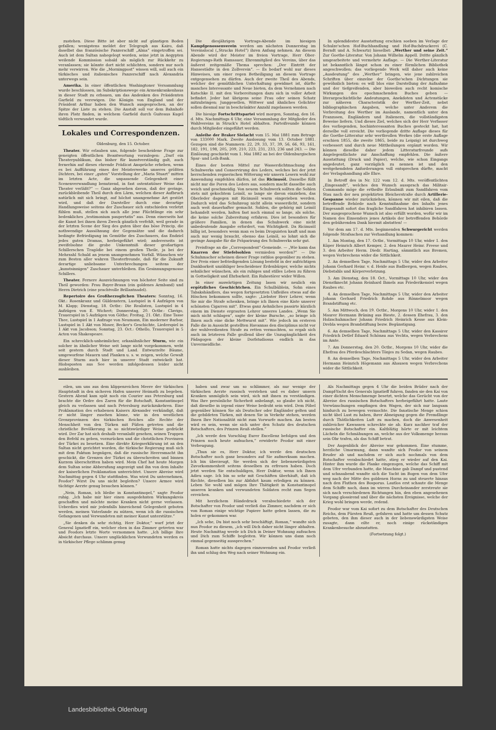zustehen. Diese Bitte ist aber nicht auf günstigen Boden gefallen; wenigstens meldet der Telegraph aus Kairo, daß daselbst das französische Panzerschiff „Alma“ eingetroffen sei. Auch ist dem Sultan nahegelegt worden, seine jetzt in Aegypten weilende Kommission sobald als möglich zur Rückkehr zu veranlassen; sie könnte dort nicht schlichten, sondern nur noch mehr verwirren. Wie die „Morningpost“ wissen will, soll auch ein türkisches und italienisches Panzerschiff nach Alexandria unterwegs sein.
Amerika. In einer öffentlichen Washingtoner Versammlung wurde beschlossen, im Subskriptionswege ein Armenkrankenhaus in dieser Stadt zu erbauen, um das Andenken des Präsidenten Garfield zu verewigen. Die Königin von England und der Präsident Arthur haben den Wunsch ausgesprochen, an der Spitze der Liste zu stehen. Die Anstalt soll vor dem Bahnhofe ihren Platz finden, in welchem Garfield durch Guiteaus Kugel tödtlich verwundet wurde.
Lokales und Correspondenzen.
Oldenburg, den 15. October.
Theater. Wir erlauben uns, folgende bescheidene Frage zur geneigten öffentlichen Beantwortung vorzulegen: „Darf ein Theaterpublikum, das bisher für kunstverständig galt, auch fernerhin auf dieses ehrende Prädicat Ansprüche erheben, wenn es bei Aufführung eines der Meisterwerke unseres größten Dichters, bei einer „guten“ Vorstellung der „Maria Stuart“ mitten im letzten Acte, die unpassende Gelegenheit einer Scenenverwandlung benutzend, in fast ostentatiöser Weise das Theater verläßt?“ — Ganz abgesehen davon, daß der geringe, zurückbleibende Theil durch den Lärm, welchen dieser Aufbruch natürlich mit sich bringt, auf höchst unangenehme Art gestört wird, und daß der Darsteller durch eine derartige Handlungsweise seitens der Zuschauer sich entschieden verletzt fühlen muß, stellen sich auch alle jene Flüchtlinge ein sehr bedenkliches „testimonium paupertatis“ aus. Denn einerseits hat die Kunst bei ihnen ihren Zweck gänzlich verfehlt, weil gerade in der letzten Scene der Sieg des guten über das böse Princip, die nothwendige Aussöhnung der Gegensätze und die dadurch bedingte Befriedigung im Gemüthe des Zuschauers, das Endziel jedes guten Dramas, herbeigeführt wird; andererseits ist zweifelsohne die grobe Unkenntniß dieser großartigen Schillerschen Tragödie bei einem großen Theile, ja bei der Mehrzahl Schuld an jenem unangenehmen Vorfall. Wünschen wir zum Besten aller wahren Theaterfreunde, daß für die Zukunft derartige unliebsame Unterbrechungen seitens der „kunstsinnigen“ Zuschauer unterbleiben. Ein Gesinnungsgenosse Schillers.
Theater. Fernere Auszeichnungen von höchster Seite sind zu Theil geworden: Frau Bayer-Braun (ein goldenes Armband) und Herrn Dietrich (eine prachtvolle Brillantnadel).
Repertoire des Großherzoglichen Theaters: Sonntag, 16. Okt.: Rosenkranz und Güldenstern, Lustspiel in 4 Aufzügen von M. Klapp; Dienstag, 18. Octbr.: Die Realisten, Lustspiel in 4 Aufzügen von E. Wichert; Donnerstag, 20. Octbr.: Clavigo, Trauerspiel in 5 Aufzügen von Göthe; Freitag, 21. Okt.: Eine Tasse Thee, Lustspiel in 1 Aufzuge von Neumann, Ein moderner Barbar, Lustspiel in 1 Akt von Moser, Becker's Geschichte, Liederspiel in 1 Akt von Jacobson; Sonntag, 23. Oct.: Othello, Trauerspiel in 5 Acten von Shakespeare.
Ein schrecklich-unheimlicher, orkanähnlicher Sturm, wie ein solcher in ähnlicher Weise seit lange nicht vorgekommen, weht seit gestern durch Stadt und Land. Entwurzelte Bäume, umgeworfene Mauern und Planken u. s. w. zeigen, welche Gewalt dieser Sturm auch hier in unserer Stadt entwickelt hat. Hiobsposten aus See werden infolgedessen leider nicht ausbleiben.
Die diesjährigen Vortrags-Abende im hiesigen Kampfgenossenverein werden am nächsten Donnerstag im Vereinslocal („Strucks Hotel“) ihren Anfang nehmen. An diesem Abende wird der Meister im freien Vortrage, Herr Ober-Regierungs-Rath Ramsauer, Ehrenmitglied des Vereins, über das äußerst zeitgemäße Thema sprechen: „Der Eintritt der Hansestädte in den Zollverein“. — Es bedarf wohl nur dieses Hinweises, um einer regen Betheiligung an diesem Vortrage entgegensehen zu dürfen. Auch der zweite Theil des Abends, welcher der gemüthlichen Unterhaltung gewidmet ist, dürfte manches Interessante und Neue bieten, da dem Vernehmen nach Kutschke II. mit den Vorbereitungen dazu sich in voller Arbeit befindet. Jeder hat übrigens seine Frau oder seinen Schatz mitzubringen; Junggesellen, Wittwer und ähnliches Gelichter sollen diesmal nur in beschränkter Anzahl zugelassen werden.
Die hiesige Fortschrittspartei wird morgen, Sonntag, den 16. d. Mts. Nachmittags 4 Uhr, eine Versammlung der Mitglieder des Wahlvereins in Struck's Hotel abhalten. Parteifreunde können durch Mitglieder eingeführt werden.
Anleihe der Braker Sielacht vom 15. Mai 1881 zum Betrage von 133000 Mark. Zweite Auslosung vom 13. October 1881. Gezogen sind die Nummern: 22, 29, 33, 37, 39, 56, 66, 93, 161, 182, 191, 198, 205, 209, 210, 223, 231, 233, 236 und 243. — Die Einlösung geschieht vom 1. Mai 1882 an bei der Oldenburgischen Spar- und Leih-Bank.
Eines der besten Mittel zur Wasserdichtmachung des Schuhwerks und Conservirung des Leders, welches bei der jetzt herrschenden regnerischen Witterung wir unsern Lesern wohl zur Anwendung empfehlen dürfen, ist das Ricinusöl. Dasselbe füllt nicht nur die Poren des Leders aus, sondern macht dasselbe auch weich und geschmeidig. Von neuem Schuhwerk sollten die Sohlen stets mit gekochtem Leinöl, so lange sie davon einziehen, das Oberleder dagegen mit Ricinusöl warm eingerieben werden. Dadurch wird das Schuhzeug nicht allein wasserdicht, sondern auch weit dauerhafter gemacht. Sohlen, die gehörig mit Leinöl behandelt werden, halten fast noch einmal so lange, als solche, die keine solche Zubereitung erfahren. Dies ist besonders für größere Familien, in denen das Schuhwerk eine nicht unbedeutende Ausgabe erfordert, von Wichtigkeit. Da Ricinusöl billig ist, besonders wenn man es beim Droguisten kauft und man auch nur wenig braucht, ebenso das Leinöl, so lohnt sich die geringe Ausgabe für die Präparirung des Schuhwerks sehr gut.
Preisfrage an die „Correspondent“-Gemeinde. — „Wie kann das Knarren der Stiefelsohlen vermieden werden?“ — Die Schuhmacher scheinen dieser Frage rathlos gegenüber zu stehen. Der Preis einer befriedigenden Lösung besteht in der aufrichtigen Dankbarkeit unzähliger bescheidener Erdenbürger, welche nichts sehnlicher wünschen, als ein ruhiges und stilles Leben zu führen in Gottseligkeit und Ehrbarkeit. Ein Ruhestörer wider Willen.
In einer auswärtigen Zeitung lasen wir neulich ein ergötzliches Geschichtchen. Ein Schulbüblein, Sohn eines Tabakshändlers, das wegen fortgesetzten Unfleißes etwas auf die Höschen bekommen sollte, sagte: „Liebster Herr Lehrer, wenn Sie mir die Strafe schenken, bringe ich Ihnen eine Kiste unserer schönsten Cigarren mit“. Etwas ganz Aehnliches passirte kürzlich einem im Dienste ergrauten Lehrer unseres Landes. „Wenn Sie mich nicht schlagen“, sagte der kleine Bursche, „so bringe ich Ihnen auch eine dicke Mettwurst mit“. Wie jedoch im ersteren Falle die in Aussicht gestellten Havannas den disciplinus nicht vor der wohlverdienten Strafe zu retten vermochten, so ergab sich auch im letzteren Falle grollend über die Unzugänglichkeit des Pädagogen der kleine Dorfstudiosus endlich in das Unvermeidliche.
In splendidester Ausstattung erschien soeben im Verlage der Schulze'schen Hof-Buchhandlung und Hof-Buchdruckerei (C. Berndt und A. Schwartz) hieselbst: „Werther und seine Zeit.“ Zur Goethe-Literatur. Von Johann Wilhelm Appell. Dritte gänzlich umgearbeitete und vermehrte Auflage. — Die Werther-Literatur ist bekanntlich längst schon zu einer förmlichen Bibliothek angeschwollen; das vorliegende Werk will daher auch keine „Ausdeutung“ des „Werther“ bringen, wie jene zahlreichen Schriften über einzelne der Goethe'schen Dichtungen sie gewöhnlich bieten: es will blos eine Darstellung der Aufnahme und der tiefgreifenden, aber bisweilen auch recht komische Wirkungen des epochmachenden Buches geben — literargeschichtliche Andeutungen, Anekdoten und Actenstücke zur näheren Characteristik der Werther-Zeit, nebst bibliographischen Angaben, welche unter Anderem die Verbreitung des Werther im Auslande, namentlich unter den Franzosen, Engländern und Italienern, die vollständigsten Beweise liefern. Und dieses Ziel, welches sich der Herr Verfasser des vorliegenden, hochinteressanten Buches gesteckt hat, hat derselbe voll erreicht. Die vorliegende dritte Auflage dieses für die Goethe-Litteratur sehr werthvollen Werkes (die erste Auflage erschien 1855, die zweite 1865, beide zu Leipzig) ist durchweg verbessert und durch neue Mittheilungen ergänzt worden. Wir können dieselbe daher jedem Litteraturfreunde aufs Angelegentlichste zur Anschaffung empfehlen. Die äußere Ausstattung (Druck und Papier), welche, wie schon Eingangs angedeutet, ganz vorzüglich zu nennen ist und den weitgehendsten Anforderungen voll entsprechen dürfte, macht der Verlagshandlung alle Ehre.
In Betreff des in Nr. 122 vom 12. d. Mts. veröffentlichten „Eingesandt“, welches den Wunsch aussprach das Militair-Commando möge die ertheilte Erlaubniß zum Sandfahren vom Stau nach der neu projektirten Bleicherstraße durch Artillerie-Gespanne wieder zurückziehen, können wir mit eilen, daß die betreffende Behörde nach Kenntnißnahme des Inhalts jenes Eingesandt sofort das fragliche Sandfahren hat inhibiren lassen. Der ausgesprochene Wunsch ist also erfüllt worden, wofür wir im Namen des Einsenders jenes Artikels der betreffenden Behörde den gebührenden Dank hiermit abstatten! —
Vor dem am 17. d. Mts. beginnenden Schwurgericht werden folgende Strafsachen zur Verhandlung kommen:
1. Am Montag, den 17. Octbr., Vormittags 10 Uhr, wider 1. den Küper Heinrich Albert Kemper, 2. den Maurer Heinr. Freese und 3. den Arbeiter Herm. Diedr. Harting, sämmtlich aus Bremen, wegen Verbrechens wider die Sittlichkeit.
2. An demselben Tage, Nachmittags 5 Uhr, wider den Arbeiter Johann Gerhard Heinr. v. d. Heide aus Badbergen, wegen Raubes, Diebstahls und Körperverletzung.
3. Am Dienstag, den 18. Oct., Vormittags 10 Uhr, wider den Dienstknecht Johann Reinhard Ihmels aus Friederikensiel wegen Raubes etc.
4. An demselben Tage, Nachmittags 5 Uhr, wider den Arbeiter Johann Gerhard Friedrich Rohde aus Rönnelmoor wegen Brandstiftung etc.
5. Am Mittwoch, den 19. Octbr., Morgens 10 Uhr, wider 1. den Maurer Hermann Brüning aus Bieste, 2. dessen Ehefrau, 3. den Holzschuhmacher Johann Friedrich Heinrich Kesse aus Klein-Drebla wegen Brandstiftung bezw. Begünstigung.
6. An demselben Tage, Nachmittags 5 Uhr, wider den Kassirer Friedrich Detlef Eduard Schönau aus Vechta, wegen Verbrechens im Amte.
7. Am Donnerstag, den 20. Octbr., Morgens 10 Uhr, wider die Ehefrau des Pferdeschlachters Tönjes zu Sedan, wegen Raubes.
8. An demselben Tage, Nachmittags 5 Uhr, wider den Arbeiter Hermann Heinrich Högemann aus Ahausen wegen Verbrechens wider die Sittlichkeit.
eilen, um uns aus dem klippenreichen Meere der türkischen Hauptstadt in den sicheren Hafen unserer Heimath zu begeben. Gestern Abend kam spät noch ein Courier aus Petersburg und brachte die Ordre des Zaren für die Botschaft, Konstantinopel gleich zu verlassen und nach Petersburg zurückzukehren. Eine Proklamation des erhabenen Kaisers Alexander verkündigt, daß er nicht länger zusehen könne, wie in den westlichen Grenzprovinzen des türkischen Reiches alle Rechte der Menschheit von den Türken mit Füßen getreten und die christliche Bevölkerung in so nichtswürdiger Weise gedrückt wird. Der Zar hat sich deshalb veranlaßt gesehen, seinen Truppen den Befehl zu geben, vorzurücken und die christlichen Provinzen der Türkei zu besetzen. Eine direkte Kriegserklärung ist an den Sultan nicht gerichtet worden, die türkische Regierung muß sich mit dem Faktum begnügen, daß die russische Heeresmacht ihn geschickt, die Grenzen der Türkei zu überschreiten und binnen Kurzem überschritten haben wird. Mein Chef hat heute Morgen dem Sultan seine Abberufung angezeigt und ihn von dem Inhalte der kaiserlichen Proklamation unterrichtet. Unsere Abreise wird Nachmittag gegen 4 Uhr stattfinden. Was wirst Du unternehmen, Feodor? Wirst Du uns nicht begleiten? Unsere Armee wird tüchtige Aerzte genug brauchen können.“
„Nein, Roman, ich bleibe in Konstantinopel,“ sagte Feodor ruhig. „Ich habe mir hier einen ausgedehnten Wirkungskreis geschaffen und möchte meine Kranken nicht gerne verlassen. Ueberdies wird mir jedenfalls hinreichend Gelegenheit geboten werden, meinen Vaterlande zu nützen, wenn ich die russischen Gefangenen und Verwundeten mit meiner Kunst unterstütze.“
„Sie denken da sehr richtig, Herr Doktor,“ warf jetzt der General Ignatieff ein, welcher eben in das Zimmer getreten war und Feodors letzte Worte vernommen hatte. „Ich billige Ihre Absicht durchaus. Unsere unglücklichen Verwundeten werden es in türkischer Pflege schlimm genug
haben und zwar um so schlimmer, als nur wenige der türkischen Aerzte russisch verstehen und es daher unsern Kranken unmöglich sein wird, sich mit ihnen zu verständigen. Was Ihre persönliche Sicherheit anbelangt, so glaube ich nicht, daß dieselbe in irgend einer Weise bedroht sein wird. Dem Pöbel gegenüber können Sie als Deutscher oder Engländer gelten und die gebildeten Türken, mit denen Sie in Verkehr stehen, werden Ihnen Ihre Nationalität nicht zum Vorwurfe machen. Am besten wird es sein, wenn sie sich unter den Schutz des deutschen Botschafters, des Prinzen Reuß stellen.“
„Ich werde den Vorschlag Eurer Excellenz befolgen und den Prinzen noch heute aufsuchen,“ erwiderte Feodor mit einer Verbeugung.
„Thun sie es, Herr Doktor, ich werde den deutschen Botschafter noch ganz besonders auf Sie aufmerksam machen. Ich bin überzeugt, Sie werden sich der liebenswürdigsten Zuvorkommenheit seitens desselben zu erfreuen haben. Doch jetzt werden Sie entschuldigen, Herr Doktor, wenn ich Ihnen Adieu sage. Ich bin so sehr mit Geschäften überhäuft, daß ich fürchte, dieselben bis zur Abfahrt kaum erledigen zu können. Leben Sie wohl und mögen Ihre Thätigkeit in Konstantinopel unseren kranken und verwundeten Soldaten recht zum Segen erreichen.
Mit herzlichem Händedruck verabschiedete sich der Botschafter von Feodor und verließ das Zimmer, nachdem er sich von Roman einige wichtige Papiere hatte geben lassen, die zu holen er gekommen war.
„Ich sehe, Du bist noch sehr beschäftigt, Roman,“ wandte sich nun Feodor zu diesem, „ich will Dich daher nicht länger abhalten. Heute Nachmittag werde ich Dich in Deiner Wohnung aufsuchen und Dich zum Schiffe begleiten. Wir können uns dann noch einmal gegenseitig aussprechen.“
Roman hatte nichts dagegen einzuwenden und Feodor verließ ihn und schlug den Weg nach seiner Wohnung ein.
Als Nachmittags gegen 4 Uhr die beiden Brüder nach der Dampf-Yacht des Generals Ignatieff fuhren, fanden sie den Kai von einer dichten Menschmenge besetzt, welche das Gerücht von der Abreise des russischen Botschafters herbeigeführt hatte. Laute Verwünschungen empfingen den Wagen, der sich nur langsam hindurch zu bewegen vermochte. Die fanatische Menge schien nicht übel Lust zu haben, ihrer Abneigung gegen die Fremdlinge durch Thätlichkeiten Luft zu machen, doch die Anwesenheit zahlreicher Kawassen schreckte sie ab. Kurz nachher traf der russische Botschafter ein. Kaltblütig hörte er mit leichtem Lächeln die Schmähungen an, welche aus der Volksmenge heraus sein Ohr trafen, als das Schiff betrat.
Der Augenblick der Abreise war gekommen. Eine stumme, herzliche Umarmung, dann wandte sich Feodor von seinem Bruder ab und nachdem er sich auch nochmals von dem Botschafter verabschiedet hatte, stieg er wieder auf den Kai. Hinter ihm wurde die Planke eingezogen, welche das Schiff mit dem Ufer verbunden hatte, die Maschine gab Dampf und pustend und schnaubend wandte sich die Yacht im Bogen von dem Ufer weg nach der Mitte des goldenen Horns zu und steuerte hinaus nach den Fluthen des Bosporus. Lautlos erst schaute die Menge dem Schiffe nach, dann im wirren Durcheinander zerstreute sie sich nach verschiedenen Richtungen hin, den eben angesehenen Vorgang glossirend und über die nächsten Ereignisse, welche der Krieg wohl bringen werde, redend.
Feodor war vom Kai sofort zu dem Botschafter des Deutschen Reichs, dem Fürsten Reuß, gefahren und hatte um dessen Schutz gebeten, den ihm dieser auch in der liebenswürdigsten Weise zusagte, dann eilte er, noch einige rückständigen Krankenbesuche abzustatten.
(Fortsetzung folgt.)
Landesbibliothek Oldenburg